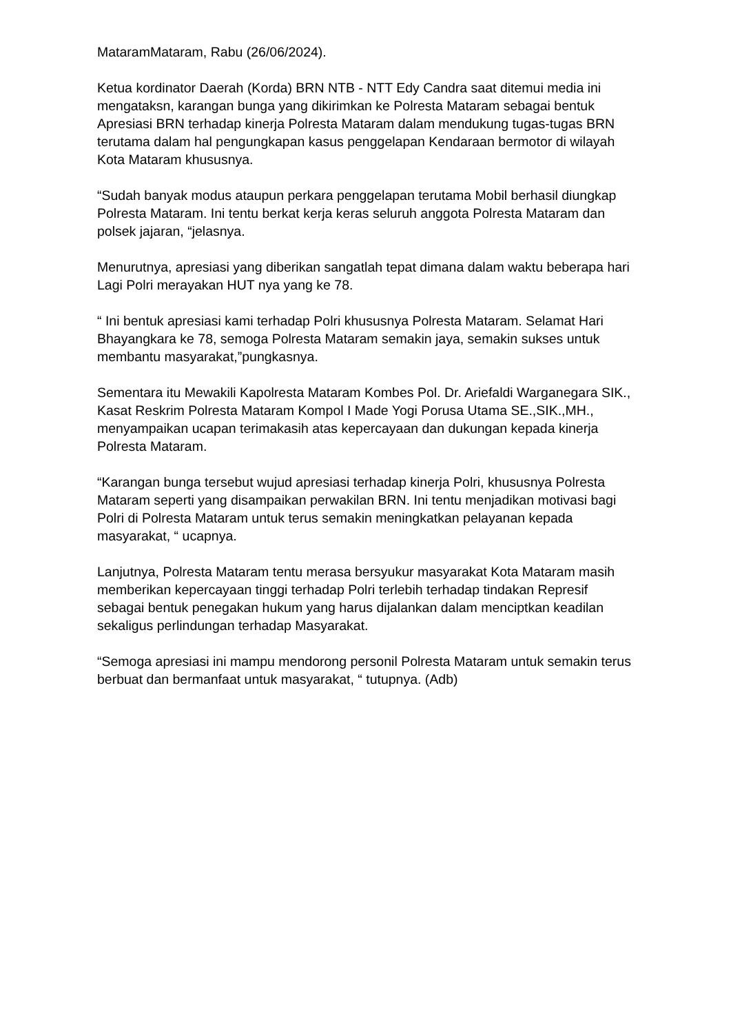MataramMataram, Rabu (26/06/2024).
Ketua kordinator Daerah (Korda) BRN NTB - NTT Edy Candra saat ditemui media ini mengataksn, karangan bunga yang dikirimkan ke Polresta Mataram sebagai bentuk Apresiasi BRN terhadap kinerja Polresta Mataram dalam mendukung tugas-tugas BRN terutama dalam hal pengungkapan kasus penggelapan Kendaraan bermotor di wilayah Kota Mataram khususnya.
“Sudah banyak modus ataupun perkara penggelapan terutama Mobil berhasil diungkap Polresta Mataram. Ini tentu berkat kerja keras seluruh anggota Polresta Mataram dan polsek jajaran, “jelasnya.
Menurutnya, apresiasi yang diberikan sangatlah tepat dimana dalam waktu beberapa hari Lagi Polri merayakan HUT nya yang ke 78.
“ Ini bentuk apresiasi kami terhadap Polri khususnya Polresta Mataram. Selamat Hari Bhayangkara ke 78, semoga Polresta Mataram semakin jaya, semakin sukses untuk membantu masyarakat,”pungkasnya.
Sementara itu Mewakili Kapolresta Mataram Kombes Pol. Dr. Ariefaldi Warganegara SIK., Kasat Reskrim Polresta Mataram Kompol I Made Yogi Porusa Utama SE.,SIK.,MH., menyampaikan ucapan terimakasih atas kepercayaan dan dukungan kepada kinerja Polresta Mataram.
“Karangan bunga tersebut wujud apresiasi terhadap kinerja Polri, khususnya Polresta Mataram seperti yang disampaikan perwakilan BRN. Ini tentu menjadikan motivasi bagi Polri di Polresta Mataram untuk terus semakin meningkatkan pelayanan kepada masyarakat, “ ucapnya.
Lanjutnya, Polresta Mataram tentu merasa bersyukur masyarakat Kota Mataram masih memberikan kepercayaan tinggi terhadap Polri terlebih terhadap tindakan Represif sebagai bentuk penegakan hukum yang harus dijalankan dalam menciptkan keadilan sekaligus perlindungan terhadap Masyarakat.
“Semoga apresiasi ini mampu mendorong personil Polresta Mataram untuk semakin terus berbuat dan bermanfaat untuk masyarakat, “ tutupnya. (Adb)